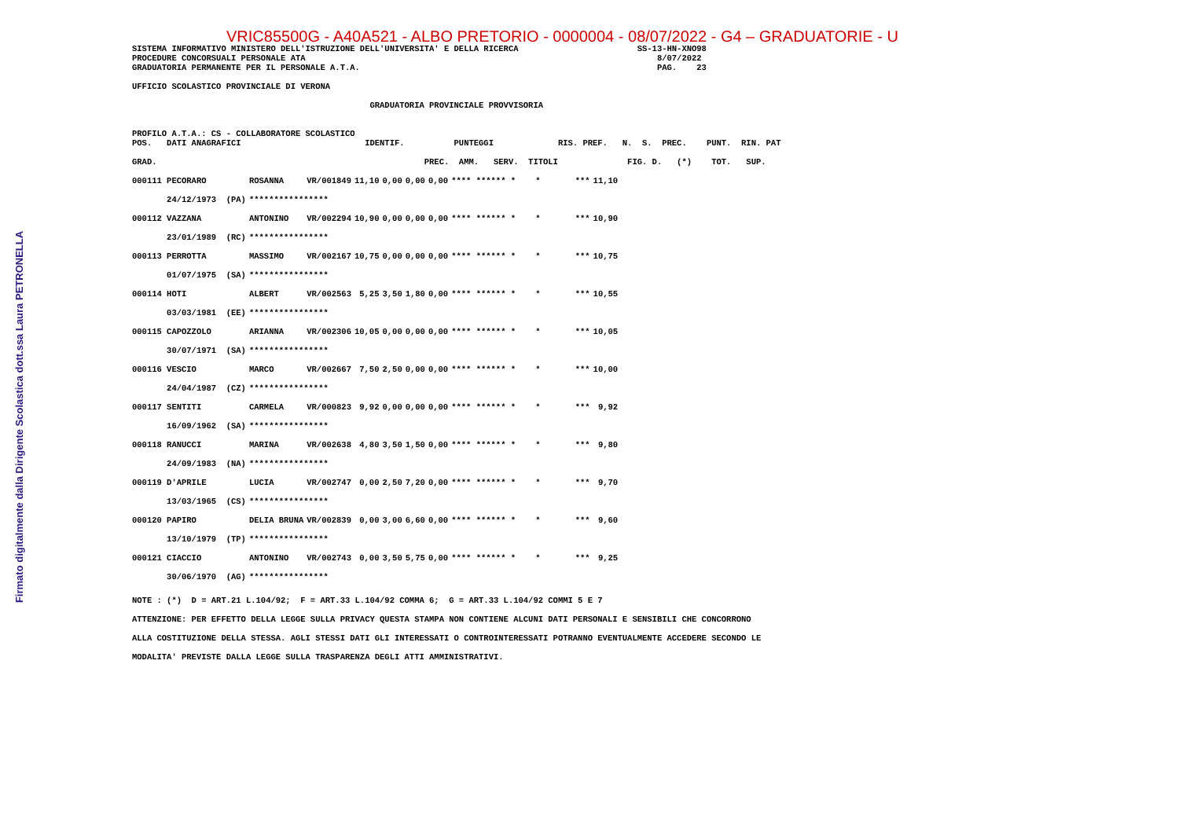Firmato digitalmente dalla Dirigente Scolastica dott.ssa Laura PETRONELLA
VRIC85500G - A40A521 - ALBO PRETORIO - 0000004 - 08/07/2022 - G4 – GRADUATORIE - U
SISTEMA INFORMATIVO MINISTERO DELL'ISTRUZIONE DELL'UNIVERSITA' E DELLA RICERCA                        SS-13-HN-XNO98
PROCEDURE CONCORSUALI PERSONALE ATA                                                                       8/07/2022
GRADUATORIA PERMANENTE PER IL PERSONALE A.T.A.                                                            PAG.    23

UFFICIO SCOLASTICO PROVINCIALE DI VERONA

                                                GRADUATORIA PROVINCIALE PROVVISORIA


PROFILO A.T.A.: CS - COLLABORATORE SCOLASTICO
POS.   DATI ANAGRAFICI                         IDENTIF.          PUNTEGGI             RIS. PREF.   N.  S.  PREC.    PUNT.  RIN. PAT

GRAD.                                                      PREC.  AMM.   SERV.  TITOLI              FIG. D.   (*)    TOT.   SUP.
| 000111 PECORARO | ROSANNA | VR/001849 | 11,10 | 0,00 | 0,00 | 0,00 | **** ****** * * *** | 11,10 |
| 24/12/1973 (PA) | **************** | | | | | | | |
| 000112 VAZZANA | ANTONINO | VR/002294 | 10,90 | 0,00 | 0,00 | 0,00 | **** ****** * * *** | 10,90 |
| 23/01/1989 (RC) | **************** | | | | | | | |
| 000113 PERROTTA | MASSIMO | VR/002167 | 10,75 | 0,00 | 0,00 | 0,00 | **** ****** * * *** | 10,75 |
| 01/07/1975 (SA) | **************** | | | | | | | |
| 000114 HOTI | ALBERT | VR/002563 | 5,25 | 3,50 | 1,80 | 0,00 | **** ****** * * *** | 10,55 |
| 03/03/1981 (EE) | **************** | | | | | | | |
| 000115 CAPOZZOLO | ARIANNA | VR/002306 | 10,05 | 0,00 | 0,00 | 0,00 | **** ****** * * *** | 10,05 |
| 30/07/1971 (SA) | **************** | | | | | | | |
| 000116 VESCIO | MARCO | VR/002667 | 7,50 | 2,50 | 0,00 | 0,00 | **** ****** * * *** | 10,00 |
| 24/04/1987 (CZ) | **************** | | | | | | | |
| 000117 SENTITI | CARMELA | VR/000823 | 9,92 | 0,00 | 0,00 | 0,00 | **** ****** * * *** | 9,92 |
| 16/09/1962 (SA) | **************** | | | | | | | |
| 000118 RANUCCI | MARINA | VR/002638 | 4,80 | 3,50 | 1,50 | 0,00 | **** ****** * * *** | 9,80 |
| 24/09/1983 (NA) | **************** | | | | | | | |
| 000119 D'APRILE | LUCIA | VR/002747 | 0,00 | 2,50 | 7,20 | 0,00 | **** ****** * * *** | 9,70 |
| 13/03/1965 (CS) | **************** | | | | | | | |
| 000120 PAPIRO | DELIA BRUNA | VR/002839 | 0,00 | 3,00 | 6,60 | 0,00 | **** ****** * * *** | 9,60 |
| 13/10/1979 (TP) | **************** | | | | | | | |
| 000121 CIACCIO | ANTONINO | VR/002743 | 0,00 | 3,50 | 5,75 | 0,00 | **** ****** * * *** | 9,25 |
| 30/06/1970 (AG) | **************** | | | | | | | |
NOTE : (*)  D = ART.21 L.104/92;  F = ART.33 L.104/92 COMMA 6;  G = ART.33 L.104/92 COMMI 5 E 7
ATTENZIONE: PER EFFETTO DELLA LEGGE SULLA PRIVACY QUESTA STAMPA NON CONTIENE ALCUNI DATI PERSONALI E SENSIBILI CHE CONCORRONO
ALLA COSTITUZIONE DELLA STESSA. AGLI STESSI DATI GLI INTERESSATI O CONTROINTERESSATI POTRANNO EVENTUALMENTE ACCEDERE SECONDO LE
MODALITA' PREVISTE DALLA LEGGE SULLA TRASPARENZA DEGLI ATTI AMMINISTRATIVI.